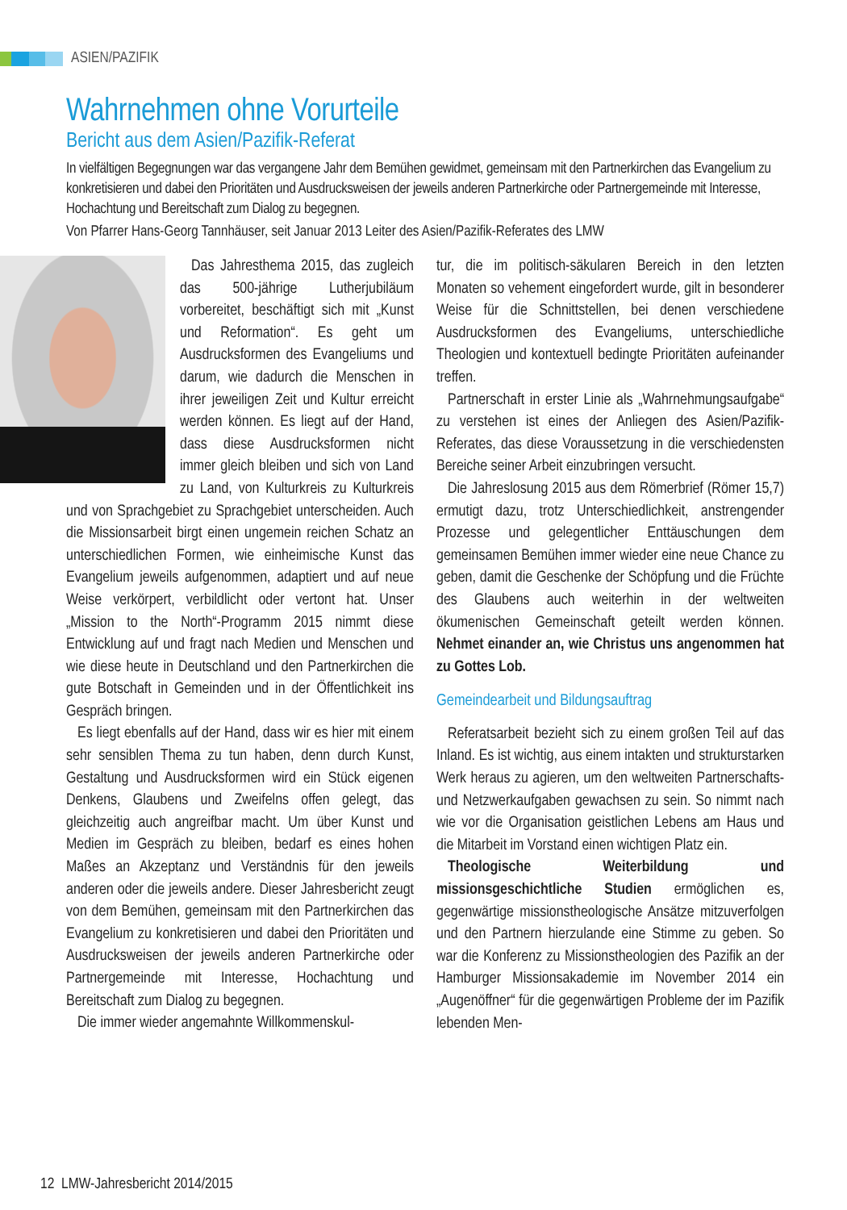ASIEN/PAZIFIK
Wahrnehmen ohne Vorurteile
Bericht aus dem Asien/Pazifik-Referat
In vielfältigen Begegnungen war das vergangene Jahr dem Bemühen gewidmet, gemeinsam mit den Partnerkirchen das Evangelium zu konkretisieren und dabei den Prioritäten und Ausdrucksweisen der jeweils anderen Partnerkirche oder Partnergemeinde mit Interesse, Hochachtung und Bereitschaft zum Dialog zu begegnen.
Von Pfarrer Hans-Georg Tannhäuser, seit Januar 2013 Leiter des Asien/Pazifik-Referates des LMW
Das Jahresthema 2015, das zugleich das 500-jährige Lutherjubiläum vorbereitet, beschäftigt sich mit „Kunst und Reformation“. Es geht um Ausdrucksformen des Evangeliums und darum, wie dadurch die Menschen in ihrer jeweiligen Zeit und Kultur erreicht werden können. Es liegt auf der Hand, dass diese Ausdrucksformen nicht immer gleich bleiben und sich von Land zu Land, von Kulturkreis zu Kulturkreis und von Sprachgebiet zu Sprachgebiet unterscheiden. Auch die Missionsarbeit birgt einen ungemein reichen Schatz an unterschiedlichen Formen, wie einheimische Kunst das Evangelium jeweils aufgenommen, adaptiert und auf neue Weise verkörpert, verbildlicht oder vertont hat. Unser „Mission to the North“-Programm 2015 nimmt diese Entwicklung auf und fragt nach Medien und Menschen und wie diese heute in Deutschland und den Partnerkirchen die gute Botschaft in Gemeinden und in der Öffentlichkeit ins Gespräch bringen.
Es liegt ebenfalls auf der Hand, dass wir es hier mit einem sehr sensiblen Thema zu tun haben, denn durch Kunst, Gestaltung und Ausdrucksformen wird ein Stück eigenen Denkens, Glaubens und Zweifelns offen gelegt, das gleichzeitig auch angreifbar macht. Um über Kunst und Medien im Gespräch zu bleiben, bedarf es eines hohen Maßes an Akzeptanz und Verständnis für den jeweils anderen oder die jeweils andere. Dieser Jahresbericht zeugt von dem Bemühen, gemeinsam mit den Partnerkirchen das Evangelium zu konkretisieren und dabei den Prioritäten und Ausdrucksweisen der jeweils anderen Partnerkirche oder Partnergemeinde mit Interesse, Hochachtung und Bereitschaft zum Dialog zu begegnen.
Die immer wieder angemahnte Willkommenskul-
tur, die im politisch-säkularen Bereich in den letzten Monaten so vehement eingefordert wurde, gilt in besonderer Weise für die Schnittstellen, bei denen verschiedene Ausdrucksformen des Evangeliums, unterschiedliche Theologien und kontextuell bedingte Prioritäten aufeinander treffen.
Partnerschaft in erster Linie als „Wahrnehmungsaufgabe“ zu verstehen ist eines der Anliegen des Asien/Pazifik-Referates, das diese Voraussetzung in die verschiedensten Bereiche seiner Arbeit einzubringen versucht.
Die Jahreslosung 2015 aus dem Römerbrief (Römer 15,7) ermutigt dazu, trotz Unterschiedlichkeit, anstrengender Prozesse und gelegentlicher Enttäuschungen dem gemeinsamen Bemühen immer wieder eine neue Chance zu geben, damit die Geschenke der Schöpfung und die Früchte des Glaubens auch weiterhin in der weltweiten ökumenischen Gemeinschaft geteilt werden können. Nehmet einander an, wie Christus uns angenommen hat zu Gottes Lob.
Gemeindearbeit und Bildungsauftrag
Referatsarbeit bezieht sich zu einem großen Teil auf das Inland. Es ist wichtig, aus einem intakten und strukturstarken Werk heraus zu agieren, um den weltweiten Partnerschafts- und Netzwerkaufgaben gewachsen zu sein. So nimmt nach wie vor die Organisation geistlichen Lebens am Haus und die Mitarbeit im Vorstand einen wichtigen Platz ein.
Theologische Weiterbildung und missionsgeschichtliche Studien ermöglichen es, gegenwärtige missionstheologische Ansätze mitzuverfolgen und den Partnern hierzulande eine Stimme zu geben. So war die Konferenz zu Missionstheologien des Pazifik an der Hamburger Missionsakademie im November 2014 ein „Augenöffner“ für die gegenwärtigen Probleme der im Pazifik lebenden Men-
12 LMW-Jahresbericht 2014/2015